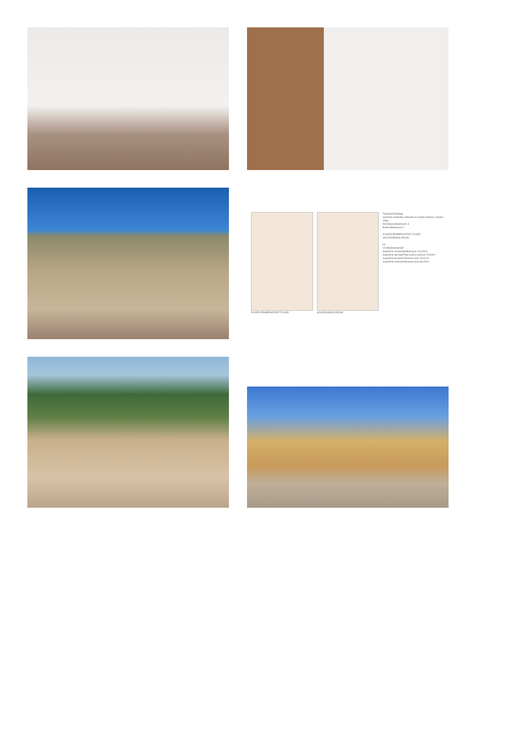PLANTA PRIMERA/FIRST FLOOR SOLARIUM/SOLARIUM
Tipología/Typology
Vivienda unifamiliar adosada en planta primera / Duplex Villas
Dormitorios/Bedrooms 3
Baños/Bathrooms 2
PLANTA PRIMERA/FIRST FLOOR
SOLARIUM/SOLARIUM
03
VIVIENDA/HOUSE
Superficie construida/Built area 120,60m²
Superficie útil total/Total useful surfaces 79,50m²
Superficie terrazas/Terraces area 13,00 m²
Superficie solarium/Solarium area 86,00m²